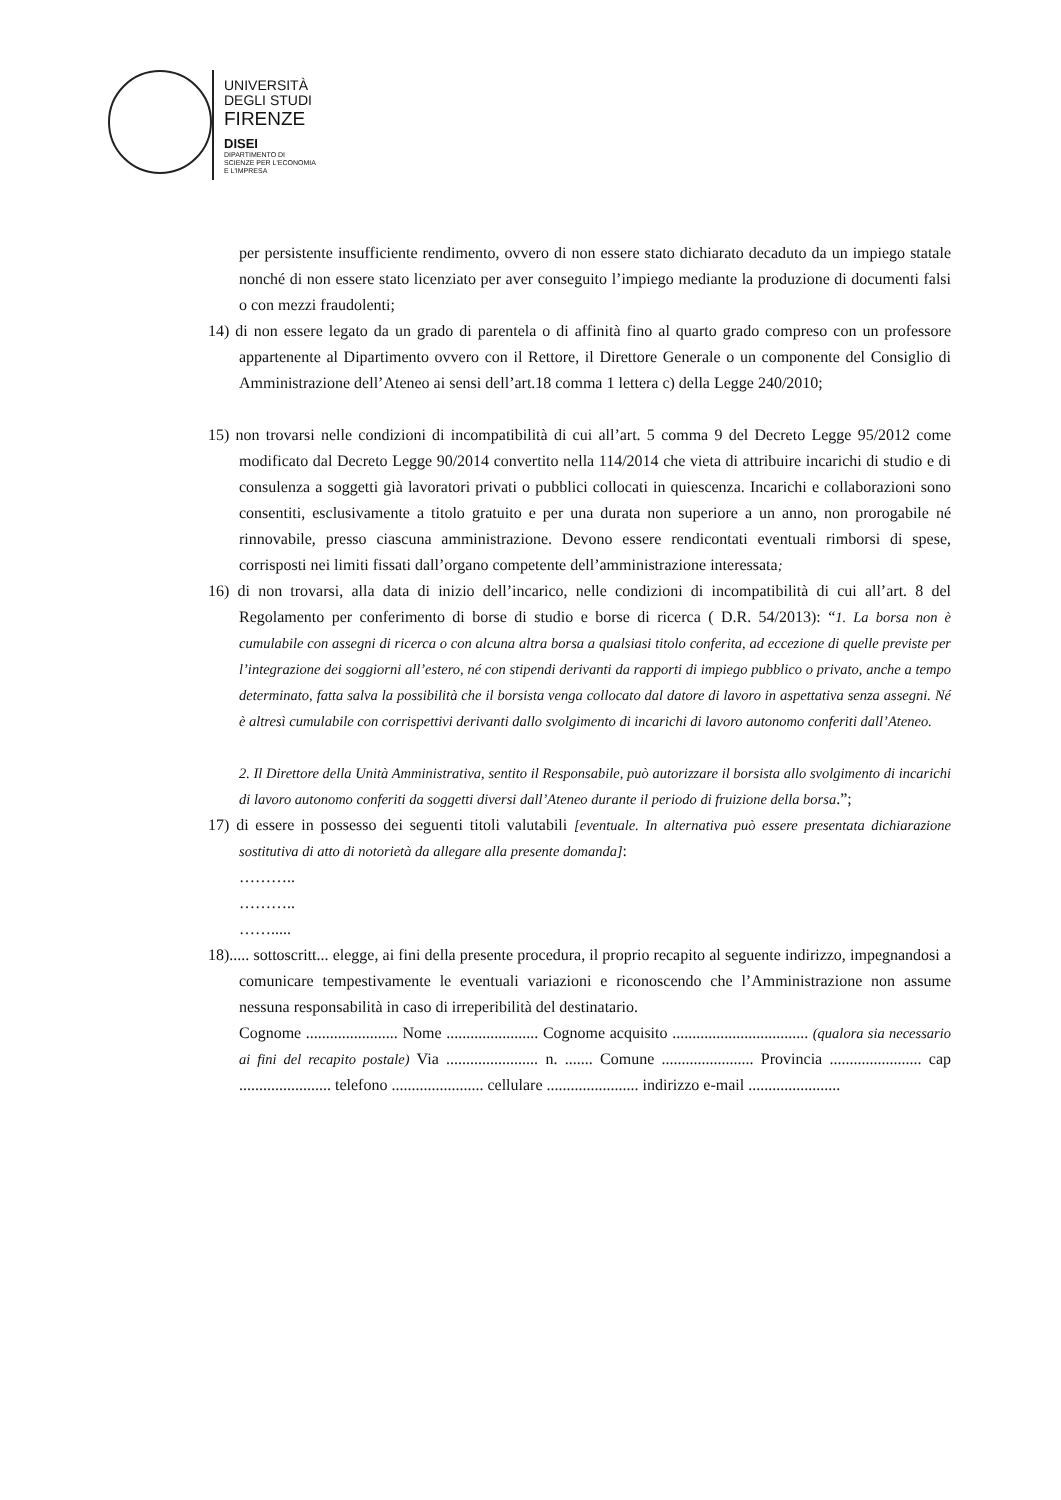UNIVERSITÀ
DEGLI STUDI
FIRENZE
DISEI
DIPARTIMENTO DI
SCIENZE PER L'ECONOMIA
E L'IMPRESA
per persistente insufficiente rendimento, ovvero di non essere stato dichiarato decaduto da un impiego statale nonché di non essere stato licenziato per aver conseguito l’impiego mediante la produzione di documenti falsi o con mezzi fraudolenti;
14) di non essere legato da un grado di parentela o di affinità fino al quarto grado compreso con un professore appartenente al Dipartimento ovvero con il Rettore, il Direttore Generale o un componente del Consiglio di Amministrazione dell’Ateneo ai sensi dell’art.18 comma 1 lettera c) della Legge 240/2010;
15) non trovarsi nelle condizioni di incompatibilità di cui all’art. 5 comma 9 del Decreto Legge 95/2012 come modificato dal Decreto Legge 90/2014 convertito nella 114/2014 che vieta di attribuire incarichi di studio e di consulenza a soggetti già lavoratori privati o pubblici collocati in quiescenza. Incarichi e collaborazioni sono consentiti, esclusivamente a titolo gratuito e per una durata non superiore a un anno, non prorogabile né rinnovabile, presso ciascuna amministrazione. Devono essere rendicontati eventuali rimborsi di spese, corrisposti nei limiti fissati dall’organo competente dell’amministrazione interessata;
16) di non trovarsi, alla data di inizio dell’incarico, nelle condizioni di incompatibilità di cui all’art. 8 del Regolamento per conferimento di borse di studio e borse di ricerca ( D.R. 54/2013): “1. La borsa non è cumulabile con assegni di ricerca o con alcuna altra borsa a qualsiasi titolo conferita, ad eccezione di quelle previste per l’integrazione dei soggiorni all’estero, né con stipendi derivanti da rapporti di impiego pubblico o privato, anche a tempo determinato, fatta salva la possibilità che il borsista venga collocato dal datore di lavoro in aspettativa senza assegni. Né è altresì cumulabile con corrispettivi derivanti dallo svolgimento di incarichi di lavoro autonomo conferiti dall’Ateneo.
2. Il Direttore della Unità Amministrativa, sentito il Responsabile, può autorizzare il borsista allo svolgimento di incarichi di lavoro autonomo conferiti da soggetti diversi dall’Ateneo durante il periodo di fruizione della borsa.”;
17) di essere in possesso dei seguenti titoli valutabili [eventuale. In alternativa può essere presentata dichiarazione sostitutiva di atto di notorietà da allegare alla presente domanda]:
………..
………..
…….....
18)..... sottoscritt... elegge, ai fini della presente procedura, il proprio recapito al seguente indirizzo, impegnandosi a comunicare tempestivamente le eventuali variazioni e riconoscendo che l’Amministrazione non assume nessuna responsabilità in caso di irreperibilità del destinatario.
Cognome ....................... Nome ....................... Cognome acquisito .................................. (qualora sia necessario ai fini del recapito postale) Via ....................... n. ....... Comune ....................... Provincia ....................... cap ....................... telefono ....................... cellulare ....................... indirizzo e-mail .......................